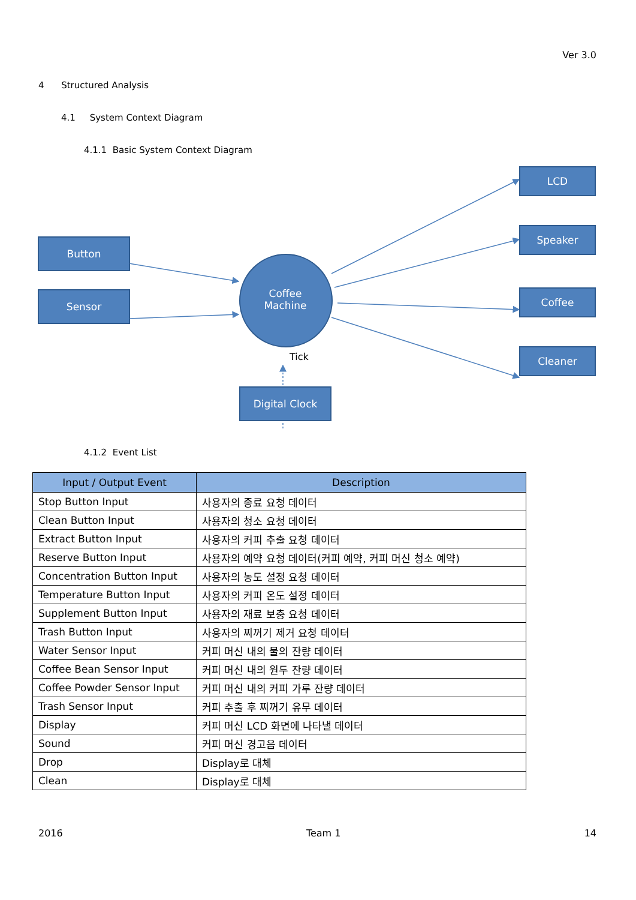Ver 3.0
4 Structured Analysis
4.1 System Context Diagram
4.1.1 Basic System Context Diagram
Button
Sensor
Coffee
Machine
LCD
Speaker
Coffee
Cleaner
Tick
Digital Clock
4.1.2 Event List
| Input / Output Event | Description |
| --- | --- |
| Stop Button Input | 사용자의 종료 요청 데이터 |
| Clean Button Input | 사용자의 청소 요청 데이터 |
| Extract Button Input | 사용자의 커피 추출 요청 데이터 |
| Reserve Button Input | 사용자의 예약 요청 데이터(커피 예약, 커피 머신 청소 예약) |
| Concentration Button Input | 사용자의 농도 설정 요청 데이터 |
| Temperature Button Input | 사용자의 커피 온도 설정 데이터 |
| Supplement Button Input | 사용자의 재료 보충 요청 데이터 |
| Trash Button Input | 사용자의 찌꺼기 제거 요청 데이터 |
| Water Sensor Input | 커피 머신 내의 물의 잔량 데이터 |
| Coffee Bean Sensor Input | 커피 머신 내의 원두 잔량 데이터 |
| Coffee Powder Sensor Input | 커피 머신 내의 커피 가루 잔량 데이터 |
| Trash Sensor Input | 커피 추출 후 찌꺼기 유무 데이터 |
| Display | 커피 머신 LCD 화면에 나타낼 데이터 |
| Sound | 커피 머신 경고음 데이터 |
| Drop | Display로 대체 |
| Clean | Display로 대체 |
2016 Team 1 14